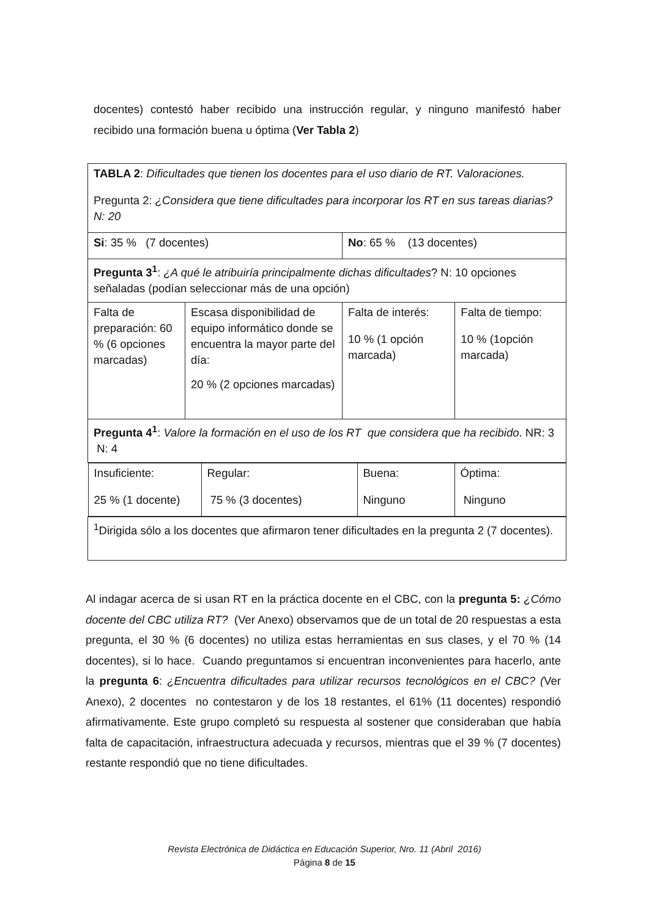docentes) contestó haber recibido una instrucción regular, y ninguno manifestó haber recibido una formación buena u óptima (Ver Tabla 2)
| TABLA 2 : Dificultades que tienen los docentes para el uso diario de RT. Valoraciones. Pregunta 2: ¿Considera que tiene dificultades para incorporar los RT en sus tareas diarias? N: 20 | | | |
| Si : 35 % (7 docentes) | | No : 65 % (13 docentes) | |
| Pregunta 3<sup>1</sup> : ¿A qué le atribuiría principalmente dichas dificultades ? N: 10 opciones señaladas (podían seleccionar más de una opción) | | | |
| Falta de preparación: 60 % (6 opciones marcadas) | Escasa disponibilidad de equipo informático donde se encuentra la mayor parte del día: 20 % (2 opciones marcadas) | Falta de interés: 10 % (1 opción marcada) | Falta de tiempo: 10 % (1opción marcada) |
| Pregunta 4<sup>1</sup> : Valore la formación en el uso de los RT que considera que ha recibido . NR: 3 N: 4 | | | |
| / Insuficiente: 25 % (1 docente) / Regular: 75 % (3 docentes) / Buena: Ninguno / Óptima: Ninguno / | | | |
| <sup>1</sup> Dirigida sólo a los docentes que afirmaron tener dificultades en la pregunta 2 (7 docentes). | | | |
Al indagar acerca de si usan RT en la práctica docente en el CBC, con la pregunta 5: ¿Cómo docente del CBC utiliza RT? (Ver Anexo) observamos que de un total de 20 respuestas a esta pregunta, el 30 % (6 docentes) no utiliza estas herramientas en sus clases, y el 70 % (14 docentes), si lo hace. Cuando preguntamos si encuentran inconvenientes para hacerlo, ante la pregunta 6: ¿Encuentra dificultades para utilizar recursos tecnológicos en el CBC? (Ver Anexo), 2 docentes no contestaron y de los 18 restantes, el 61% (11 docentes) respondió afirmativamente. Este grupo completó su respuesta al sostener que consideraban que había falta de capacitación, infraestructura adecuada y recursos, mientras que el 39 % (7 docentes) restante respondió que no tiene dificultades.
Revista Electrónica de Didáctica en Educación Superior, Nro. 11 (Abril 2016)
Página 8 de 15